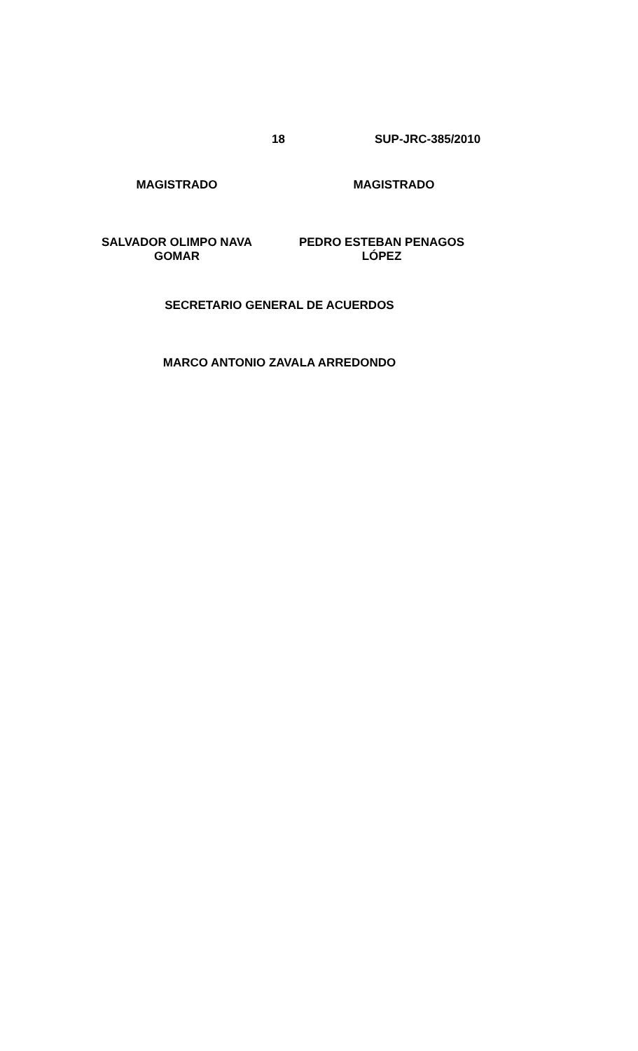18 SUP-JRC-385/2010
MAGISTRADO MAGISTRADO
SALVADOR OLIMPO NAVA
GOMAR
PEDRO ESTEBAN PENAGOS
LÓPEZ
SECRETARIO GENERAL DE ACUERDOS
MARCO ANTONIO ZAVALA ARREDONDO